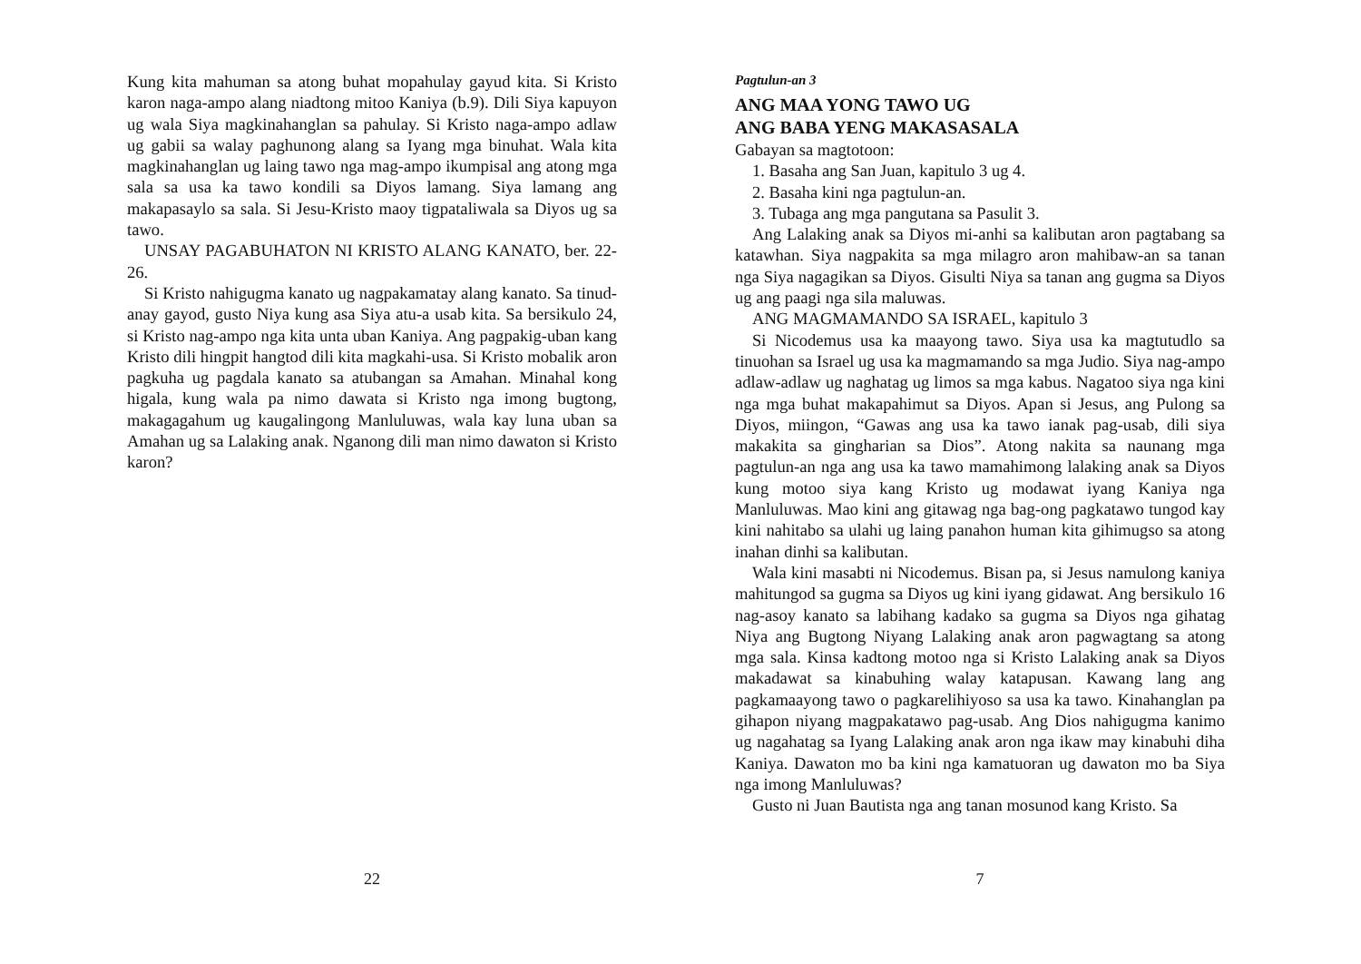Kung kita mahuman sa atong buhat mopahulay gayud kita. Si Kristo karon naga-ampo alang niadtong mitoo Kaniya (b.9). Dili Siya kapuyon ug wala Siya magkinahanglan sa pahulay. Si Kristo naga-ampo adlaw ug gabii sa walay paghunong alang sa Iyang mga binuhat. Wala kita magkinahanglan ug laing tawo nga mag-ampo ikumpisal ang atong mga sala sa usa ka tawo kondili sa Diyos lamang. Siya lamang ang makapasaylo sa sala. Si Jesu-Kristo maoy tigpataliwala sa Diyos ug sa tawo.
UNSAY PAGABUHATON NI KRISTO ALANG KANATO, ber. 22-26.
Si Kristo nahigugma kanato ug nagpakamatay alang kanato. Sa tinud-anay gayod, gusto Niya kung asa Siya atu-a usab kita. Sa bersikulo 24, si Kristo nag-ampo nga kita unta uban Kaniya. Ang pagpakig-uban kang Kristo dili hingpit hangtod dili kita magkahi-usa. Si Kristo mobalik aron pagkuha ug pagdala kanato sa atubangan sa Amahan. Minahal kong higala, kung wala pa nimo dawata si Kristo nga imong bugtong, makagagahum ug kaugalingong Manluluwas, wala kay luna uban sa Amahan ug sa Lalaking anak. Nganong dili man nimo dawaton si Kristo karon?
22
Pagtulun-an 3
ANG MAA YONG TAWO UG
ANG BABA YENG MAKASASALA
Gabayan sa magtotoon:
1. Basaha ang San Juan, kapitulo 3 ug 4.
2. Basaha kini nga pagtulun-an.
3. Tubaga ang mga pangutana sa Pasulit 3.
Ang Lalaking anak sa Diyos mi-anhi sa kalibutan aron pagtabang sa katawhan. Siya nagpakita sa mga milagro aron mahibaw-an sa tanan nga Siya nagagikan sa Diyos. Gisulti Niya sa tanan ang gugma sa Diyos ug ang paagi nga sila maluwas.
ANG MAGMAMANDO SA ISRAEL, kapitulo 3
Si Nicodemus usa ka maayong tawo. Siya usa ka magtutudlo sa tinuohan sa Israel ug usa ka magmamando sa mga Judio. Siya nag-ampo adlaw-adlaw ug naghatag ug limos sa mga kabus. Nagatoo siya nga kini nga mga buhat makapahimut sa Diyos. Apan si Jesus, ang Pulong sa Diyos, miingon, “Gawas ang usa ka tawo ianak pag-usab, dili siya makakita sa gingharian sa Dios”. Atong nakita sa naunang mga pagtulun-an nga ang usa ka tawo mamahimong lalaking anak sa Diyos kung motoo siya kang Kristo ug modawat iyang Kaniya nga Manluluwas. Mao kini ang gitawag nga bag-ong pagkatawo tungod kay kini nahitabo sa ulahi ug laing panahon human kita gihimugso sa atong inahan dinhi sa kalibutan.
Wala kini masabti ni Nicodemus. Bisan pa, si Jesus namulong kaniya mahitungod sa gugma sa Diyos ug kini iyang gidawat. Ang bersikulo 16 nag-asoy kanato sa labihang kadako sa gugma sa Diyos nga gihatag Niya ang Bugtong Niyang Lalaking anak aron pagwagtang sa atong mga sala. Kinsa kadtong motoo nga si Kristo Lalaking anak sa Diyos makadawat sa kinabuhing walay katapusan. Kawang lang ang pagkamaayong tawo o pagkarelihiyoso sa usa ka tawo. Kinahanglan pa gihapon niyang magpakatawo pag-usab. Ang Dios nahigugma kanimo ug nagahatag sa Iyang Lalaking anak aron nga ikaw may kinabuhi diha Kaniya. Dawaton mo ba kini nga kamatuoran ug dawaton mo ba Siya nga imong Manluluwas?
Gusto ni Juan Bautista nga ang tanan mosunod kang Kristo. Sa
7